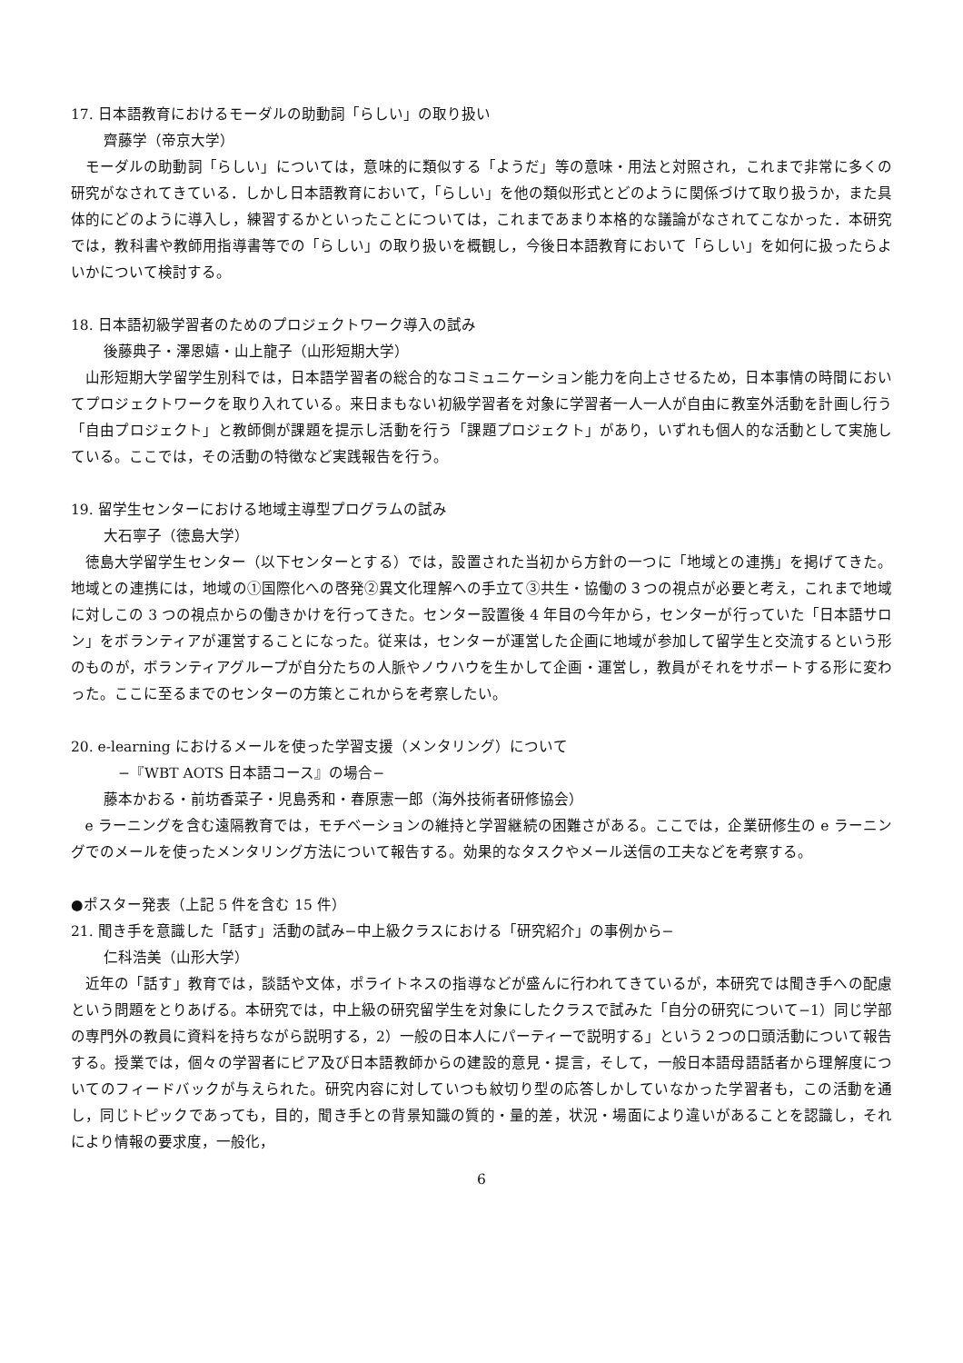17. 日本語教育におけるモーダルの助動詞「らしい」の取り扱い
齊藤学（帝京大学）
モーダルの助動詞「らしい」については，意味的に類似する「ようだ」等の意味・用法と対照され，これまで非常に多くの研究がなされてきている．しかし日本語教育において，「らしい」を他の類似形式とどのように関係づけて取り扱うか，また具体的にどのように導入し，練習するかといったことについては，これまであまり本格的な議論がなされてこなかった．本研究では，教科書や教師用指導書等での「らしい」の取り扱いを概観し，今後日本語教育において「らしい」を如何に扱ったらよいかについて検討する。
18. 日本語初級学習者のためのプロジェクトワーク導入の試み
後藤典子・澤恩嬉・山上龍子（山形短期大学）
山形短期大学留学生別科では，日本語学習者の総合的なコミュニケーション能力を向上させるため，日本事情の時間においてプロジェクトワークを取り入れている。来日まもない初級学習者を対象に学習者一人一人が自由に教室外活動を計画し行う「自由プロジェクト」と教師側が課題を提示し活動を行う「課題プロジェクト」があり，いずれも個人的な活動として実施している。ここでは，その活動の特徴など実践報告を行う。
19. 留学生センターにおける地域主導型プログラムの試み
大石寧子（徳島大学）
徳島大学留学生センター（以下センターとする）では，設置された当初から方針の一つに「地域との連携」を掲げてきた。地域との連携には，地域の①国際化への啓発②異文化理解への手立て③共生・協働の３つの視点が必要と考え，これまで地域に対しこの 3 つの視点からの働きかけを行ってきた。センター設置後 4 年目の今年から，センターが行っていた「日本語サロン」をボランティアが運営することになった。従来は，センターが運営した企画に地域が参加して留学生と交流するという形のものが，ボランティアグループが自分たちの人脈やノウハウを生かして企画・運営し，教員がそれをサポートする形に変わった。ここに至るまでのセンターの方策とこれからを考察したい。
20. e-learning におけるメールを使った学習支援（メンタリング）について
−『WBT AOTS 日本語コース』の場合−
藤本かおる・前坊香菜子・児島秀和・春原憲一郎（海外技術者研修協会）
e ラーニングを含む遠隔教育では，モチベーションの維持と学習継続の困難さがある。ここでは，企業研修生の e ラーニングでのメールを使ったメンタリング方法について報告する。効果的なタスクやメール送信の工夫などを考察する。
●ポスター発表（上記 5 件を含む 15 件）
21. 聞き手を意識した「話す」活動の試み−中上級クラスにおける「研究紹介」の事例から−
仁科浩美（山形大学）
近年の「話す」教育では，談話や文体，ポライトネスの指導などが盛んに行われてきているが，本研究では聞き手への配慮という問題をとりあげる。本研究では，中上級の研究留学生を対象にしたクラスで試みた「自分の研究について−1）同じ学部の専門外の教員に資料を持ちながら説明する，2）一般の日本人にパーティーで説明する」という２つの口頭活動について報告する。授業では，個々の学習者にピア及び日本語教師からの建設的意見・提言，そして，一般日本語母語話者から理解度についてのフィードバックが与えられた。研究内容に対していつも紋切り型の応答しかしていなかった学習者も，この活動を通し，同じトピックであっても，目的，聞き手との背景知識の質的・量的差，状況・場面により違いがあることを認識し，それにより情報の要求度，一般化，
6